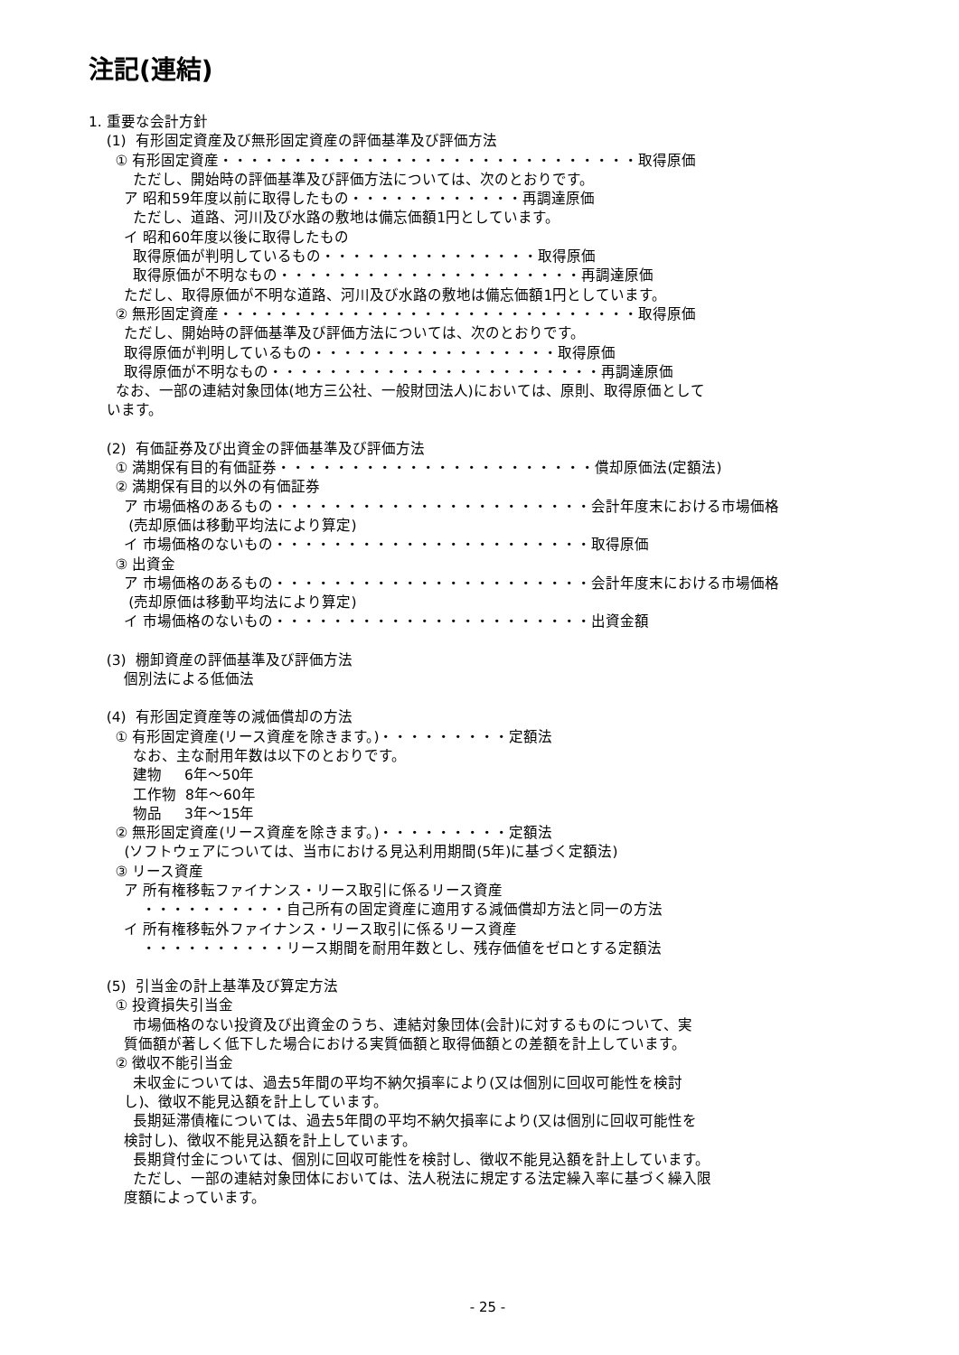注記(連結)
1. 重要な会計方針
(1) 有形固定資産及び無形固定資産の評価基準及び評価方法
① 有形固定資産・・・・・・・・・・・・・・・・・・・・・・・・・・・・・取得原価
ただし、開始時の評価基準及び評価方法については、次のとおりです。
ア 昭和59年度以前に取得したもの・・・・・・・・・・・・再調達原価
ただし、道路、河川及び水路の敷地は備忘価額1円としています。
イ 昭和60年度以後に取得したもの
取得原価が判明しているもの・・・・・・・・・・・・・・・取得原価
取得原価が不明なもの・・・・・・・・・・・・・・・・・・・・・再調達原価
ただし、取得原価が不明な道路、河川及び水路の敷地は備忘価額1円としています。
② 無形固定資産・・・・・・・・・・・・・・・・・・・・・・・・・・・・・取得原価
ただし、開始時の評価基準及び評価方法については、次のとおりです。
取得原価が判明しているもの・・・・・・・・・・・・・・・・・取得原価
取得原価が不明なもの・・・・・・・・・・・・・・・・・・・・・・・再調達原価
なお、一部の連結対象団体(地方三公社、一般財団法人)においては、原則、取得原価として
います。
(2) 有価証券及び出資金の評価基準及び評価方法
① 満期保有目的有価証券・・・・・・・・・・・・・・・・・・・・・・償却原価法(定額法)
② 満期保有目的以外の有価証券
ア 市場価格のあるもの・・・・・・・・・・・・・・・・・・・・・・会計年度末における市場価格
(売却原価は移動平均法により算定)
イ 市場価格のないもの・・・・・・・・・・・・・・・・・・・・・・取得原価
③ 出資金
ア 市場価格のあるもの・・・・・・・・・・・・・・・・・・・・・・会計年度末における市場価格
(売却原価は移動平均法により算定)
イ 市場価格のないもの・・・・・・・・・・・・・・・・・・・・・・出資金額
(3) 棚卸資産の評価基準及び評価方法
個別法による低価法
(4) 有形固定資産等の減価償却の方法
① 有形固定資産(リース資産を除きます。)・・・・・・・・・定額法
なお、主な耐用年数は以下のとおりです。
建物 6年～50年
工作物 8年～60年
物品 3年～15年
② 無形固定資産(リース資産を除きます。)・・・・・・・・・定額法
(ソフトウェアについては、当市における見込利用期間(5年)に基づく定額法)
③ リース資産
ア 所有権移転ファイナンス・リース取引に係るリース資産
・・・・・・・・・・自己所有の固定資産に適用する減価償却方法と同一の方法
イ 所有権移転外ファイナンス・リース取引に係るリース資産
・・・・・・・・・・リース期間を耐用年数とし、残存価値をゼロとする定額法
(5) 引当金の計上基準及び算定方法
① 投資損失引当金
市場価格のない投資及び出資金のうち、連結対象団体(会計)に対するものについて、実
質価額が著しく低下した場合における実質価額と取得価額との差額を計上しています。
② 徴収不能引当金
未収金については、過去5年間の平均不納欠損率により(又は個別に回収可能性を検討
し)、徴収不能見込額を計上しています。
長期延滞債権については、過去5年間の平均不納欠損率により(又は個別に回収可能性を
検討し)、徴収不能見込額を計上しています。
長期貸付金については、個別に回収可能性を検討し、徴収不能見込額を計上しています。
ただし、一部の連結対象団体においては、法人税法に規定する法定繰入率に基づく繰入限
度額によっています。
- 25 -